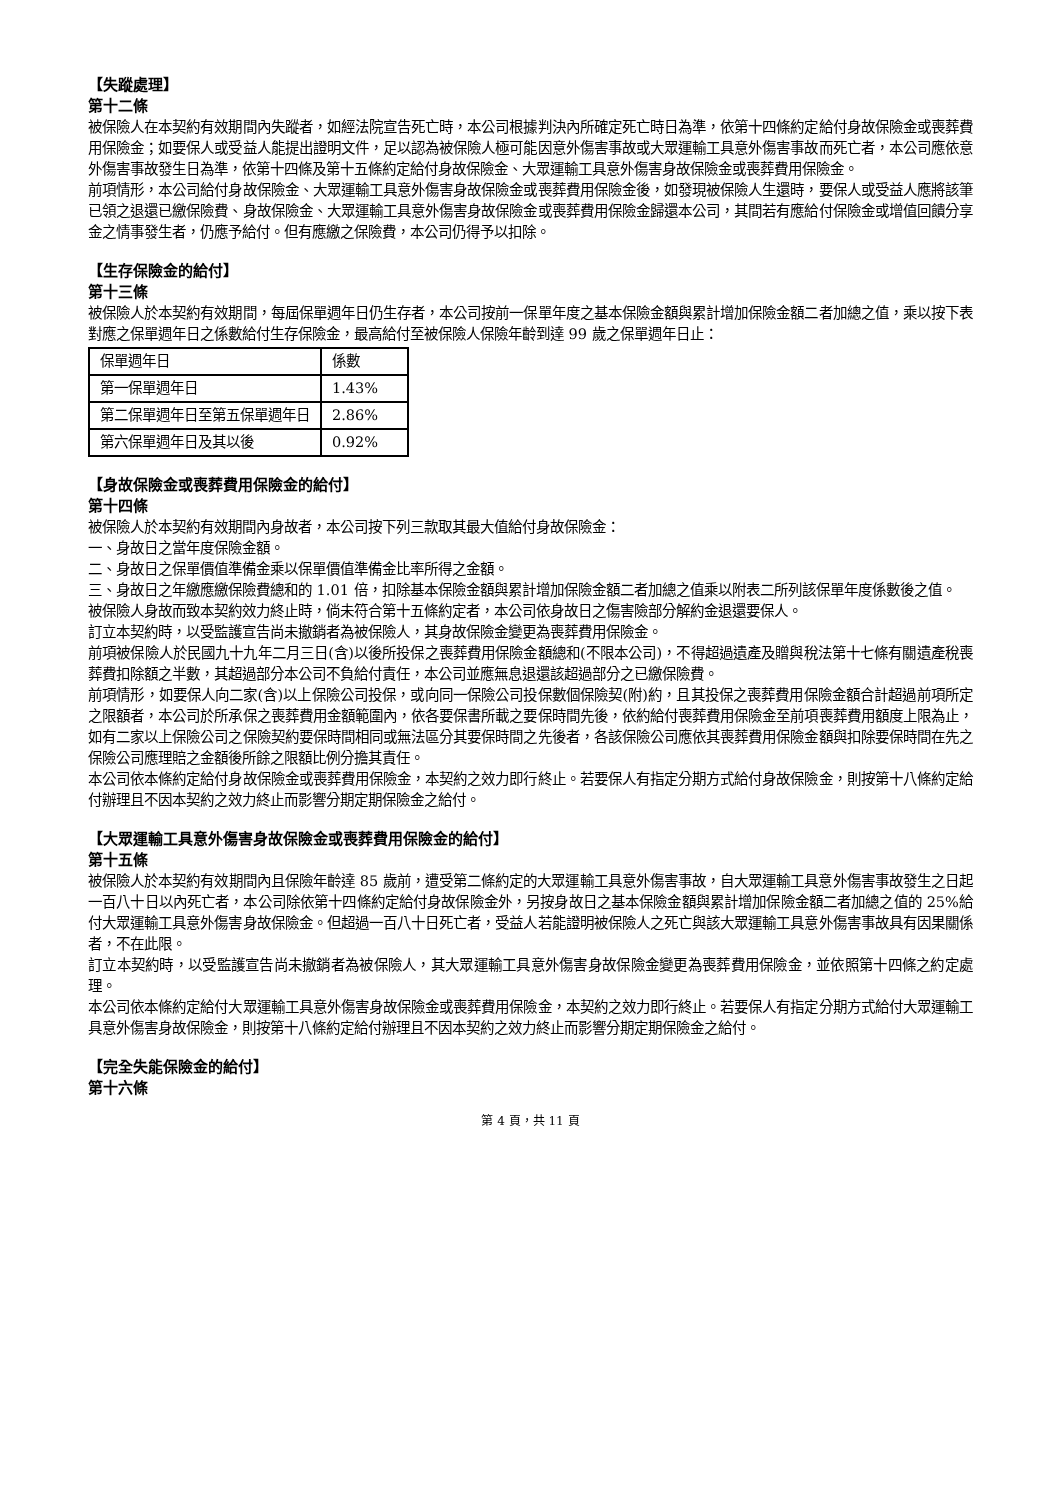【失蹤處理】
第十二條
被保險人在本契約有效期間內失蹤者，如經法院宣告死亡時，本公司根據判決內所確定死亡時日為準，依第十四條約定給付身故保險金或喪葬費用保險金；如要保人或受益人能提出證明文件，足以認為被保險人極可能因意外傷害事故或大眾運輸工具意外傷害事故而死亡者，本公司應依意外傷害事故發生日為準，依第十四條及第十五條約定給付身故保險金、大眾運輸工具意外傷害身故保險金或喪葬費用保險金。
前項情形，本公司給付身故保險金、大眾運輸工具意外傷害身故保險金或喪葬費用保險金後，如發現被保險人生還時，要保人或受益人應將該筆已領之退還已繳保險費、身故保險金、大眾運輸工具意外傷害身故保險金或喪葬費用保險金歸還本公司，其間若有應給付保險金或增值回饋分享金之情事發生者，仍應予給付。但有應繳之保險費，本公司仍得予以扣除。
【生存保險金的給付】
第十三條
被保險人於本契約有效期間，每屆保單週年日仍生存者，本公司按前一保單年度之基本保險金額與累計增加保險金額二者加總之值，乘以按下表對應之保單週年日之係數給付生存保險金，最高給付至被保險人保險年齡到達 99 歲之保單週年日止：
| 保單週年日 | 係數 |
| 第一保單週年日 | 1.43% |
| 第二保單週年日至第五保單週年日 | 2.86% |
| 第六保單週年日及其以後 | 0.92% |
【身故保險金或喪葬費用保險金的給付】
第十四條
被保險人於本契約有效期間內身故者，本公司按下列三款取其最大值給付身故保險金：
一、身故日之當年度保險金額。
二、身故日之保單價值準備金乘以保單價值準備金比率所得之金額。
三、身故日之年繳應繳保險費總和的 1.01 倍，扣除基本保險金額與累計增加保險金額二者加總之值乘以附表二所列該保單年度係數後之值。
被保險人身故而致本契約效力終止時，倘未符合第十五條約定者，本公司依身故日之傷害險部分解約金退還要保人。
訂立本契約時，以受監護宣告尚未撤銷者為被保險人，其身故保險金變更為喪葬費用保險金。
前項被保險人於民國九十九年二月三日(含)以後所投保之喪葬費用保險金額總和(不限本公司)，不得超過遺產及贈與稅法第十七條有關遺產稅喪葬費扣除額之半數，其超過部分本公司不負給付責任，本公司並應無息退還該超過部分之已繳保險費。
前項情形，如要保人向二家(含)以上保險公司投保，或向同一保險公司投保數個保險契(附)約，且其投保之喪葬費用保險金額合計超過前項所定之限額者，本公司於所承保之喪葬費用金額範圍內，依各要保書所載之要保時間先後，依約給付喪葬費用保險金至前項喪葬費用額度上限為止，如有二家以上保險公司之保險契約要保時間相同或無法區分其要保時間之先後者，各該保險公司應依其喪葬費用保險金額與扣除要保時間在先之保險公司應理賠之金額後所餘之限額比例分擔其責任。
本公司依本條約定給付身故保險金或喪葬費用保險金，本契約之效力即行終止。若要保人有指定分期方式給付身故保險金，則按第十八條約定給付辦理且不因本契約之效力終止而影響分期定期保險金之給付。
【大眾運輸工具意外傷害身故保險金或喪葬費用保險金的給付】
第十五條
被保險人於本契約有效期間內且保險年齡達 85 歲前，遭受第二條約定的大眾運輸工具意外傷害事故，自大眾運輸工具意外傷害事故發生之日起一百八十日以內死亡者，本公司除依第十四條約定給付身故保險金外，另按身故日之基本保險金額與累計增加保險金額二者加總之值的 25%給付大眾運輸工具意外傷害身故保險金。但超過一百八十日死亡者，受益人若能證明被保險人之死亡與該大眾運輸工具意外傷害事故具有因果關係者，不在此限。
訂立本契約時，以受監護宣告尚未撤銷者為被保險人，其大眾運輸工具意外傷害身故保險金變更為喪葬費用保險金，並依照第十四條之約定處理。
本公司依本條約定給付大眾運輸工具意外傷害身故保險金或喪葬費用保險金，本契約之效力即行終止。若要保人有指定分期方式給付大眾運輸工具意外傷害身故保險金，則按第十八條約定給付辦理且不因本契約之效力終止而影響分期定期保險金之給付。
【完全失能保險金的給付】
第十六條
第 4 頁，共 11 頁